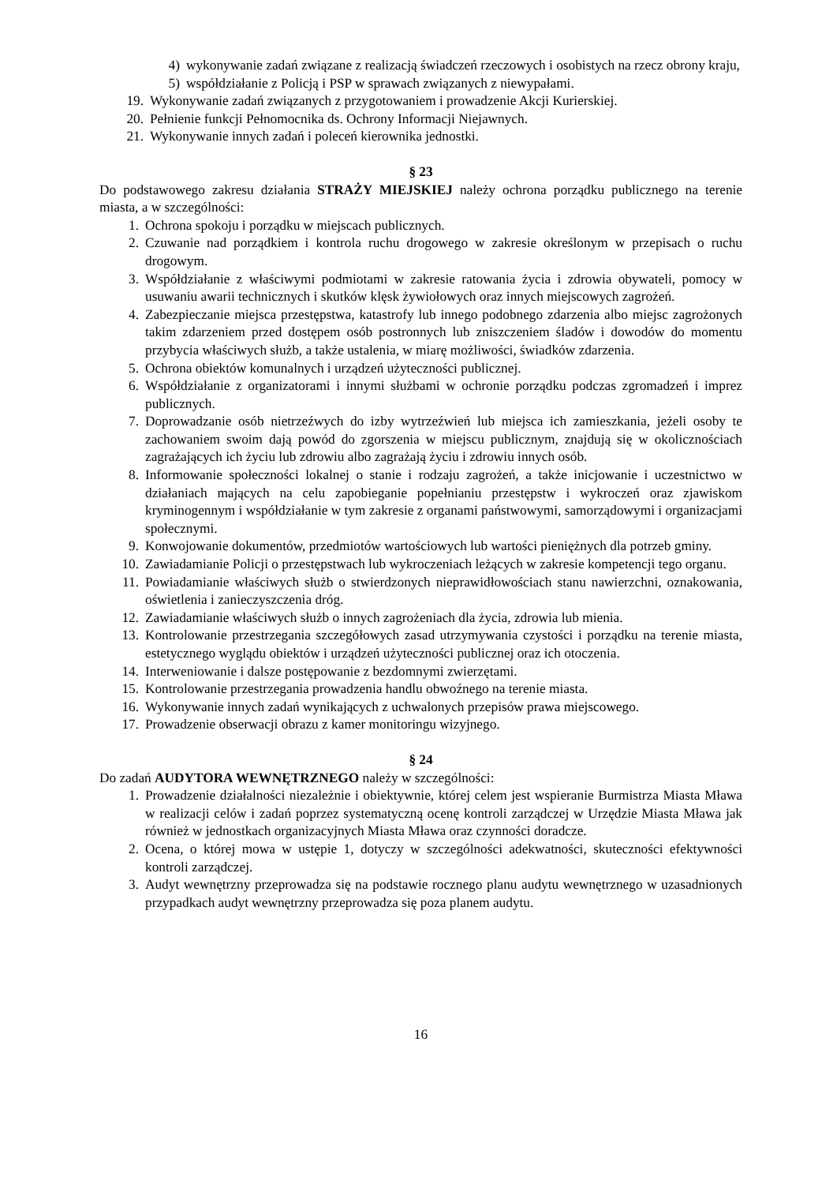4) wykonywanie zadań związane z realizacją świadczeń rzeczowych i osobistych na rzecz obrony kraju,
5) współdziałanie z Policją i PSP w sprawach związanych z niewypałami.
19. Wykonywanie zadań związanych z przygotowaniem i prowadzenie Akcji Kurierskiej.
20. Pełnienie funkcji Pełnomocnika ds. Ochrony Informacji Niejawnych.
21. Wykonywanie innych zadań i poleceń kierownika jednostki.
§ 23
Do podstawowego zakresu działania STRAŻY MIEJSKIEJ należy ochrona porządku publicznego na terenie miasta, a w szczególności:
1. Ochrona spokoju i porządku w miejscach publicznych.
2. Czuwanie nad porządkiem i kontrola ruchu drogowego w zakresie określonym w przepisach o ruchu drogowym.
3. Współdziałanie z właściwymi podmiotami w zakresie ratowania życia i zdrowia obywateli, pomocy w usuwaniu awarii technicznych i skutków klęsk żywiołowych oraz innych miejscowych zagrożeń.
4. Zabezpieczanie miejsca przestępstwa, katastrofy lub innego podobnego zdarzenia albo miejsc zagrożonych takim zdarzeniem przed dostępem osób postronnych lub zniszczeniem śladów i dowodów do momentu przybycia właściwych służb, a także ustalenia, w miarę możliwości, świadków zdarzenia.
5. Ochrona obiektów komunalnych i urządzeń użyteczności publicznej.
6. Współdziałanie z organizatorami i innymi służbami w ochronie porządku podczas zgromadzeń i imprez publicznych.
7. Doprowadzanie osób nietrzeźwych do izby wytrzeźwień lub miejsca ich zamieszkania, jeżeli osoby te zachowaniem swoim dają powód do zgorszenia w miejscu publicznym, znajdują się w okolicznościach zagrażających ich życiu lub zdrowiu albo zagrażają życiu i zdrowiu innych osób.
8. Informowanie społeczności lokalnej o stanie i rodzaju zagrożeń, a także inicjowanie i uczestnictwo w działaniach mających na celu zapobieganie popełnianiu przestępstw i wykroczeń oraz zjawiskom kryminogennym i współdziałanie w tym zakresie z organami państwowymi, samorządowymi i organizacjami społecznymi.
9. Konwojowanie dokumentów, przedmiotów wartościowych lub wartości pieniężnych dla potrzeb gminy.
10. Zawiadamianie Policji o przestępstwach lub wykroczeniach leżących w zakresie kompetencji tego organu.
11. Powiadamianie właściwych służb o stwierdzonych nieprawidłowościach stanu nawierzchni, oznakowania, oświetlenia i zanieczyszczenia dróg.
12. Zawiadamianie właściwych służb o innych zagrożeniach dla życia, zdrowia lub mienia.
13. Kontrolowanie przestrzegania szczegółowych zasad utrzymywania czystości i porządku na terenie miasta, estetycznego wyglądu obiektów i urządzeń użyteczności publicznej oraz ich otoczenia.
14. Interweniowanie i dalsze postępowanie z bezdomnymi zwierzętami.
15. Kontrolowanie przestrzegania prowadzenia handlu obwoźnego na terenie miasta.
16. Wykonywanie innych zadań wynikających z uchwalonych przepisów prawa miejscowego.
17. Prowadzenie obserwacji obrazu z kamer monitoringu wizyjnego.
§ 24
Do zadań AUDYTORA WEWNĘTRZNEGO należy w szczególności:
1. Prowadzenie działalności niezależnie i obiektywnie, której celem jest wspieranie Burmistrza Miasta Mława w realizacji celów i zadań poprzez systematyczną ocenę kontroli zarządczej w Urzędzie Miasta Mława jak również w jednostkach organizacyjnych Miasta Mława oraz czynności doradcze.
2. Ocena, o której mowa w ustępie 1, dotyczy w szczególności adekwatności, skuteczności efektywności kontroli zarządczej.
3. Audyt wewnętrzny przeprowadza się na podstawie rocznego planu audytu wewnętrznego w uzasadnionych przypadkach audyt wewnętrzny przeprowadza się poza planem audytu.
16